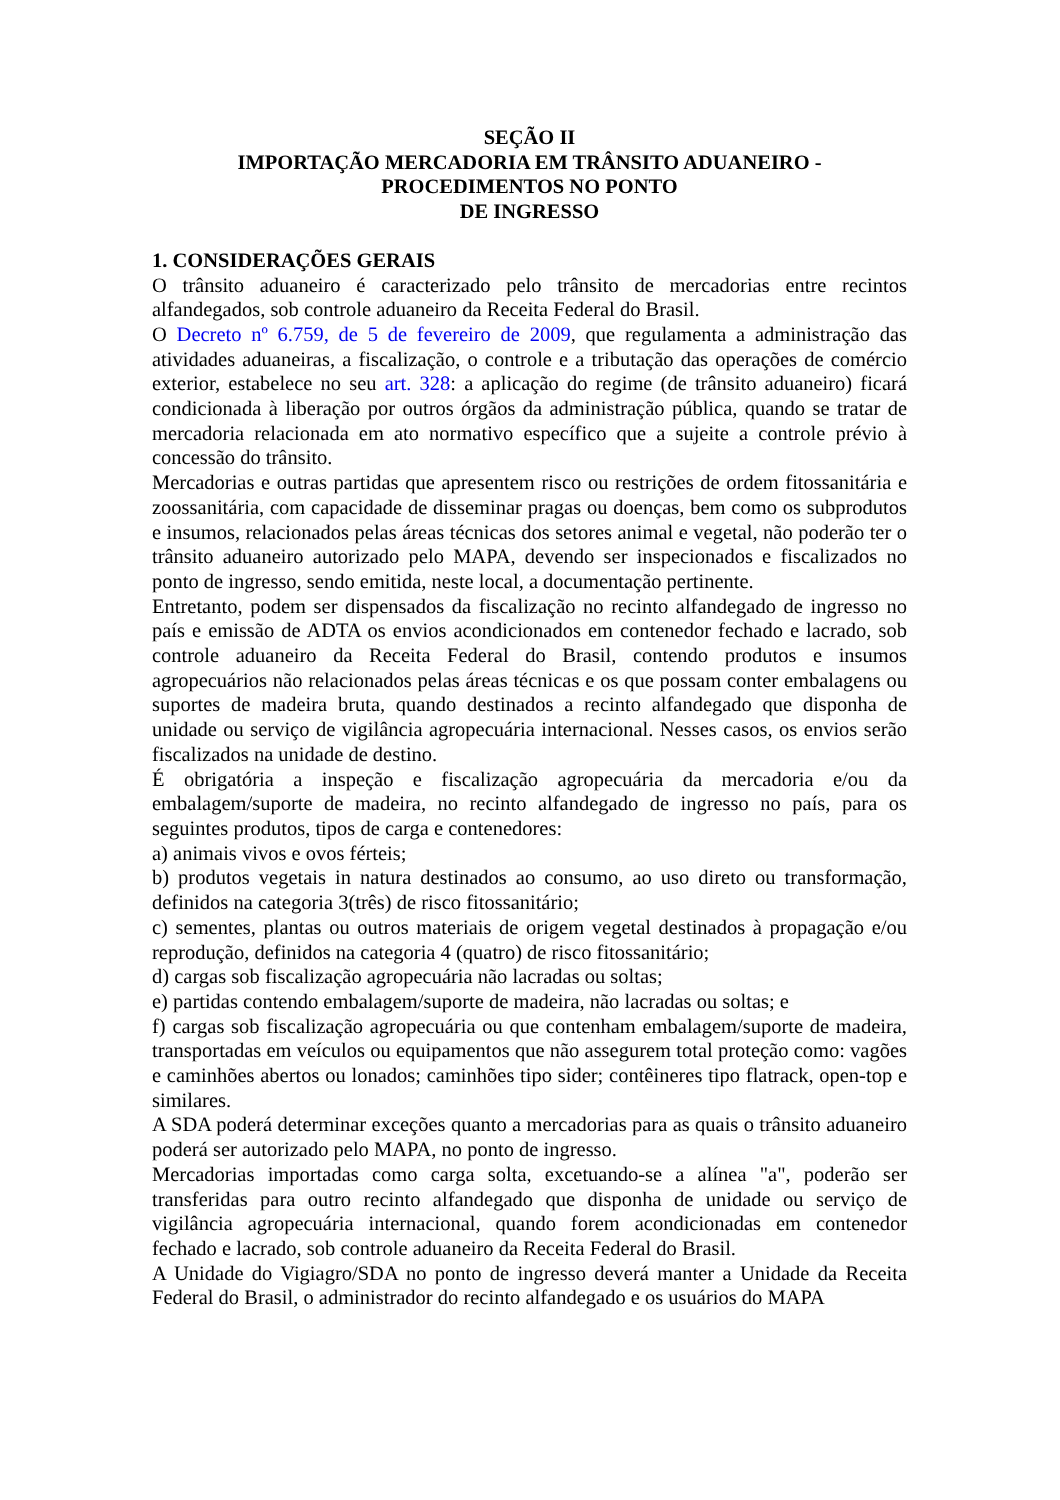SEÇÃO II
IMPORTAÇÃO MERCADORIA EM TRÂNSITO ADUANEIRO -
PROCEDIMENTOS NO PONTO
DE INGRESSO
1. CONSIDERAÇÕES GERAIS
O trânsito aduaneiro é caracterizado pelo trânsito de mercadorias entre recintos alfandegados, sob controle aduaneiro da Receita Federal do Brasil.
O Decreto nº 6.759, de 5 de fevereiro de 2009, que regulamenta a administração das atividades aduaneiras, a fiscalização, o controle e a tributação das operações de comércio exterior, estabelece no seu art. 328: a aplicação do regime (de trânsito aduaneiro) ficará condicionada à liberação por outros órgãos da administração pública, quando se tratar de mercadoria relacionada em ato normativo específico que a sujeite a controle prévio à concessão do trânsito.
Mercadorias e outras partidas que apresentem risco ou restrições de ordem fitossanitária e zoossanitária, com capacidade de disseminar pragas ou doenças, bem como os subprodutos e insumos, relacionados pelas áreas técnicas dos setores animal e vegetal, não poderão ter o trânsito aduaneiro autorizado pelo MAPA, devendo ser inspecionados e fiscalizados no ponto de ingresso, sendo emitida, neste local, a documentação pertinente.
Entretanto, podem ser dispensados da fiscalização no recinto alfandegado de ingresso no país e emissão de ADTA os envios acondicionados em contenedor fechado e lacrado, sob controle aduaneiro da Receita Federal do Brasil, contendo produtos e insumos agropecuários não relacionados pelas áreas técnicas e os que possam conter embalagens ou suportes de madeira bruta, quando destinados a recinto alfandegado que disponha de unidade ou serviço de vigilância agropecuária internacional. Nesses casos, os envios serão fiscalizados na unidade de destino.
É obrigatória a inspeção e fiscalização agropecuária da mercadoria e/ou da embalagem/suporte de madeira, no recinto alfandegado de ingresso no país, para os seguintes produtos, tipos de carga e contenedores:
a) animais vivos e ovos férteis;
b) produtos vegetais in natura destinados ao consumo, ao uso direto ou transformação, definidos na categoria 3(três) de risco fitossanitário;
c) sementes, plantas ou outros materiais de origem vegetal destinados à propagação e/ou reprodução, definidos na categoria 4 (quatro) de risco fitossanitário;
d) cargas sob fiscalização agropecuária não lacradas ou soltas;
e) partidas contendo embalagem/suporte de madeira, não lacradas ou soltas; e
f) cargas sob fiscalização agropecuária ou que contenham embalagem/suporte de madeira, transportadas em veículos ou equipamentos que não assegurem total proteção como: vagões e caminhões abertos ou lonados; caminhões tipo sider; contêineres tipo flatrack, open-top e similares.
A SDA poderá determinar exceções quanto a mercadorias para as quais o trânsito aduaneiro poderá ser autorizado pelo MAPA, no ponto de ingresso.
Mercadorias importadas como carga solta, excetuando-se a alínea "a", poderão ser transferidas para outro recinto alfandegado que disponha de unidade ou serviço de vigilância agropecuária internacional, quando forem acondicionadas em contenedor fechado e lacrado, sob controle aduaneiro da Receita Federal do Brasil.
A Unidade do Vigiagro/SDA no ponto de ingresso deverá manter a Unidade da Receita Federal do Brasil, o administrador do recinto alfandegado e os usuários do MAPA